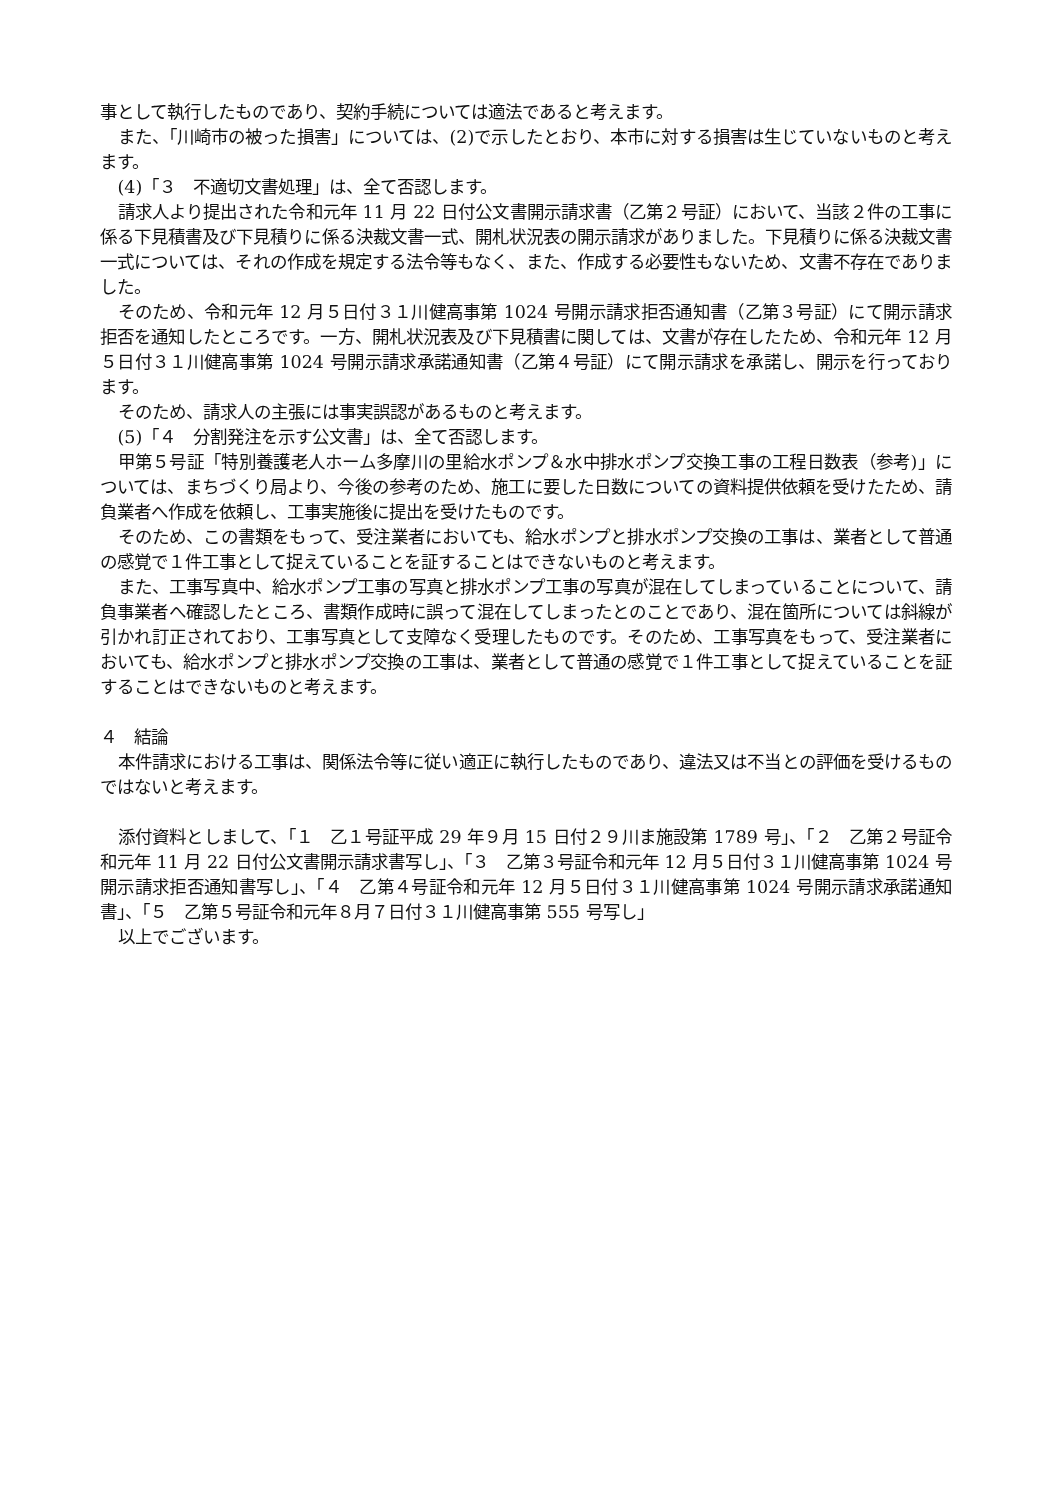事として執行したものであり、契約手続については適法であると考えます。
また、「川崎市の被った損害」については、(2)で示したとおり、本市に対する損害は生じていないものと考えます。
(4)「３　不適切文書処理」は、全て否認します。
請求人より提出された令和元年 11 月 22 日付公文書開示請求書（乙第２号証）において、当該２件の工事に係る下見積書及び下見積りに係る決裁文書一式、開札状況表の開示請求がありました。下見積りに係る決裁文書一式については、それの作成を規定する法令等もなく、また、作成する必要性もないため、文書不存在でありました。
そのため、令和元年 12 月５日付３１川健高事第 1024 号開示請求拒否通知書（乙第３号証）にて開示請求拒否を通知したところです。一方、開札状況表及び下見積書に関しては、文書が存在したため、令和元年 12 月５日付３１川健高事第 1024 号開示請求承諾通知書（乙第４号証）にて開示請求を承諾し、開示を行っております。
そのため、請求人の主張には事実誤認があるものと考えます。
(5)「４　分割発注を示す公文書」は、全て否認します。
甲第５号証「特別養護老人ホーム多摩川の里給水ポンプ＆水中排水ポンプ交換工事の工程日数表（参考)」については、まちづくり局より、今後の参考のため、施工に要した日数についての資料提供依頼を受けたため、請負業者へ作成を依頼し、工事実施後に提出を受けたものです。
そのため、この書類をもって、受注業者においても、給水ポンプと排水ポンプ交換の工事は、業者として普通の感覚で１件工事として捉えていることを証することはできないものと考えます。
また、工事写真中、給水ポンプ工事の写真と排水ポンプ工事の写真が混在してしまっていることについて、請負事業者へ確認したところ、書類作成時に誤って混在してしまったとのことであり、混在箇所については斜線が引かれ訂正されており、工事写真として支障なく受理したものです。そのため、工事写真をもって、受注業者においても、給水ポンプと排水ポンプ交換の工事は、業者として普通の感覚で１件工事として捉えていることを証することはできないものと考えます。
４　結論
本件請求における工事は、関係法令等に従い適正に執行したものであり、違法又は不当との評価を受けるものではないと考えます。
添付資料としまして、「１　乙１号証平成 29 年９月 15 日付２９川ま施設第 1789 号」、「２　乙第２号証令和元年 11 月 22 日付公文書開示請求書写し」、「３　乙第３号証令和元年 12 月５日付３１川健高事第 1024 号開示請求拒否通知書写し」、「４　乙第４号証令和元年 12 月５日付３１川健高事第 1024 号開示請求承諾通知書」、「５　乙第５号証令和元年８月７日付３１川健高事第 555 号写し」
以上でございます。